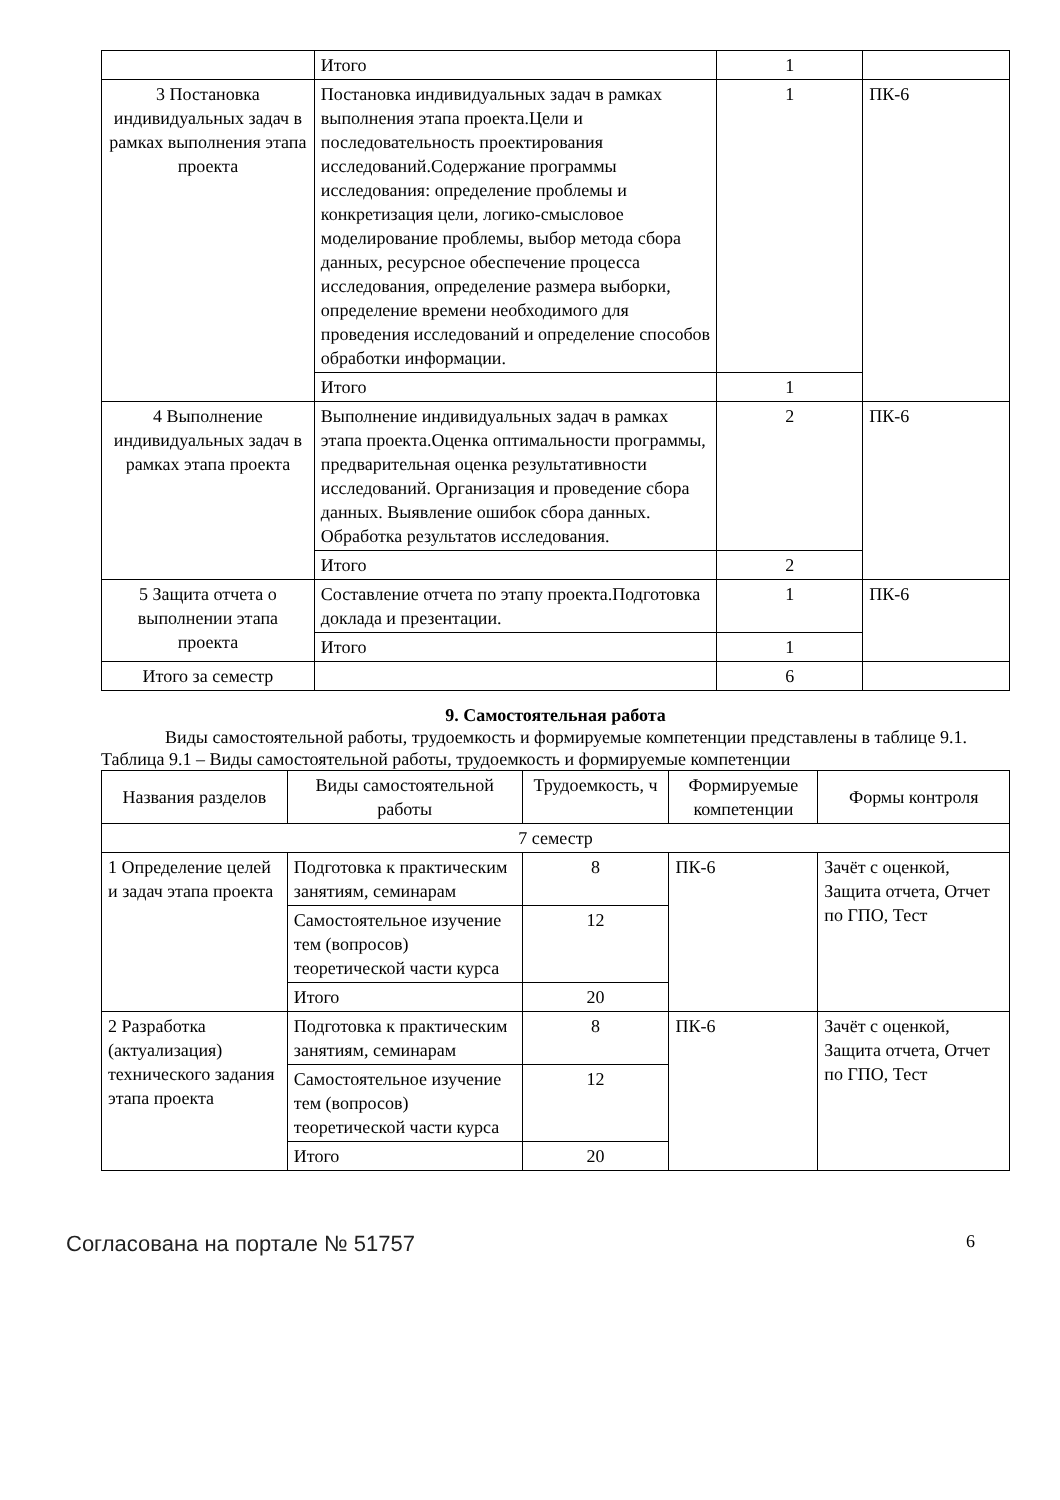| | Итого | 1 | |
| 3 Постановка индивидуальных задач в рамках выполнения этапа проекта | Постановка индивидуальных задач в рамках выполнения этапа проекта.Цели и последовательность проектирования исследований.Содержание программы исследования: определение проблемы и конкретизация цели, логико-смысловое моделирование проблемы, выбор метода сбора данных, ресурсное обеспечение процесса исследования, определение размера выборки, определение времени необходимого для проведения исследований и определение способов обработки информации. | 1 | ПК-6 |
| | Итого | 1 | |
| 4 Выполнение индивидуальных задач в рамках этапа проекта | Выполнение индивидуальных задач в рамках этапа проекта.Оценка оптимальности программы, предварительная оценка результативности исследований. Организация и проведение сбора данных. Выявление ошибок сбора данных. Обработка результатов исследования. | 2 | ПК-6 |
| | Итого | 2 | |
| 5 Защита отчета о выполнении этапа проекта | Составление отчета по этапу проекта.Подготовка доклада и презентации. | 1 | ПК-6 |
| | Итого | 1 | |
| Итого за семестр | | 6 | |
9. Самостоятельная работа
Виды самостоятельной работы, трудоемкость и формируемые компетенции представлены в таблице 9.1.
Таблица 9.1 – Виды самостоятельной работы, трудоемкость и формируемые компетенции
| Названия разделов | Виды самостоятельной работы | Трудоемкость, ч | Формируемые компетенции | Формы контроля |
| --- | --- | --- | --- | --- |
| 7 семестр | | | | |
| 1 Определение целей и задач этапа проекта | Подготовка к практическим занятиям, семинарам | 8 | ПК-6 | Зачёт с оценкой, Защита отчета, Отчет по ГПО, Тест |
| | Самостоятельное изучение тем (вопросов) теоретической части курса | 12 | | |
| | Итого | 20 | | |
| 2 Разработка (актуализация) технического задания этапа проекта | Подготовка к практическим занятиям, семинарам | 8 | ПК-6 | Зачёт с оценкой, Защита отчета, Отчет по ГПО, Тест |
| | Самостоятельное изучение тем (вопросов) теоретической части курса | 12 | | |
| | Итого | 20 | | |
Согласована на портале № 51757 6